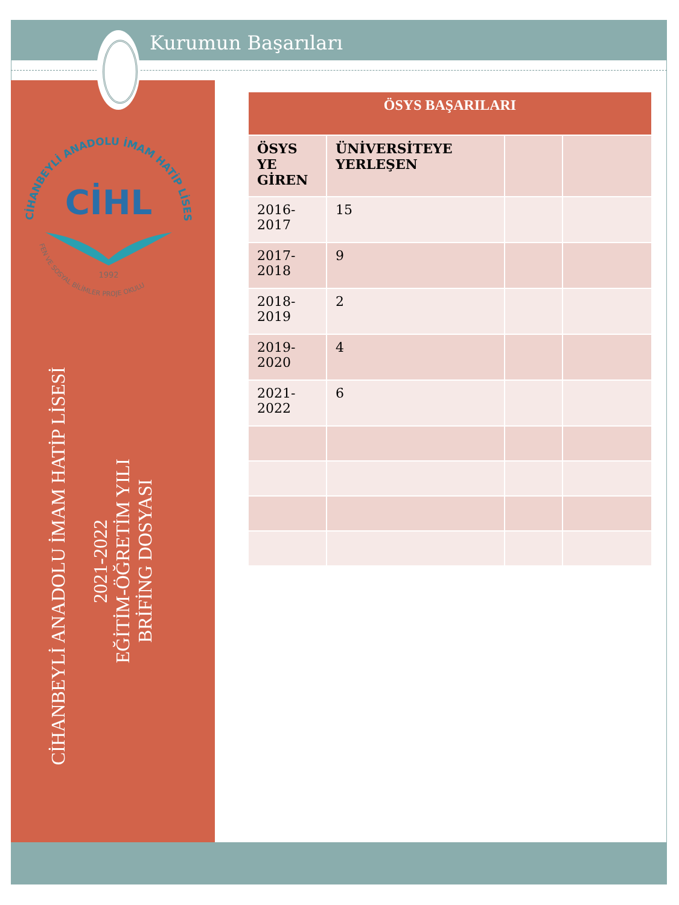Kurumun Başarıları
CİHANBEYLİ ANADOLU İMAM HATİP LİSESİ
FEN VE SOSYAL BİLİMLER PROJE OKULU
CİHL
1992
CİHANBEYLİ ANADOLU İMAM HATİP LİSESİ
2021-2022
EĞİTİM-ÖĞRETİM YILI
BRİFİNG DOSYASI
| ÖSYS BAŞARILARI | | | |
| --- | --- | --- | --- |
| ÖSYS YE GİREN | ÜNİVERSİTEYE YERLEŞEN | | |
| 2016-2017 | 15 | | |
| 2017-2018 | 9 | | |
| 2018-2019 | 2 | | |
| 2019-2020 | 4 | | |
| 2021-2022 | 6 | | |